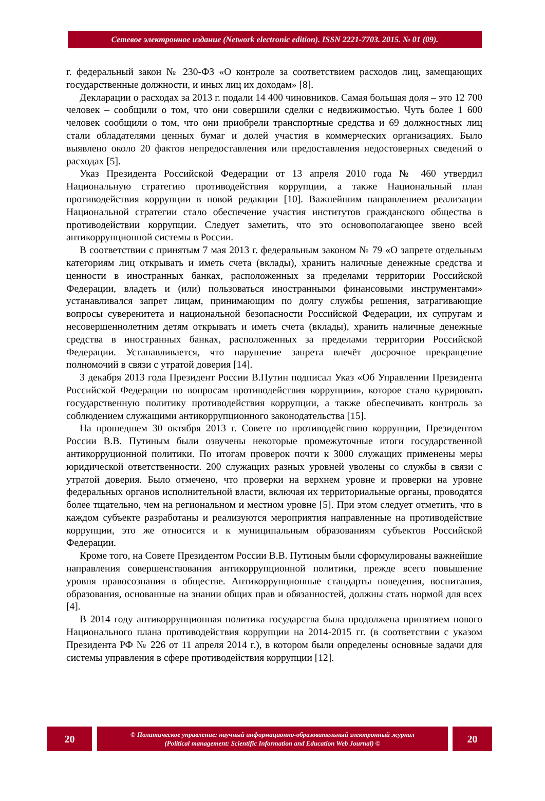Сетевое электронное издание (Network electronic edition). ISSN 2221-7703. 2015. № 01 (09).
г. федеральный закон № 230-ФЗ «О контроле за соответствием расходов лиц, замещающих государственные должности, и иных лиц их доходам» [8].
Декларации о расходах за 2013 г. подали 14 400 чиновников. Самая большая доля – это 12 700 человек – сообщили о том, что они совершили сделки с недвижимостью. Чуть более 1 600 человек сообщили о том, что они приобрели транспортные средства и 69 должностных лиц стали обладателями ценных бумаг и долей участия в коммерческих организациях. Было выявлено около 20 фактов непредоставления или предоставления недостоверных сведений о расходах [5].
Указ Президента Российской Федерации от 13 апреля 2010 года № 460 утвердил Национальную стратегию противодействия коррупции, а также Национальный план противодействия коррупции в новой редакции [10]. Важнейшим направлением реализации Национальной стратегии стало обеспечение участия институтов гражданского общества в противодействии коррупции. Следует заметить, что это основополагающее звено всей антикоррупционной системы в России.
В соответствии с принятым 7 мая 2013 г. федеральным законом № 79 «О запрете отдельным категориям лиц открывать и иметь счета (вклады), хранить наличные денежные средства и ценности в иностранных банках, расположенных за пределами территории Российской Федерации, владеть и (или) пользоваться иностранными финансовыми инструментами» устанавливался запрет лицам, принимающим по долгу службы решения, затрагивающие вопросы суверенитета и национальной безопасности Российской Федерации, их супругам и несовершеннолетним детям открывать и иметь счета (вклады), хранить наличные денежные средства в иностранных банках, расположенных за пределами территории Российской Федерации. Устанавливается, что нарушение запрета влечёт досрочное прекращение полномочий в связи с утратой доверия [14].
3 декабря 2013 года Президент России В.Путин подписал Указ «Об Управлении Президента Российской Федерации по вопросам противодействия коррупции», которое стало курировать государственную политику противодействия коррупции, а также обеспечивать контроль за соблюдением служащими антикоррупционного законодательства [15].
На прошедшем 30 октября 2013 г. Совете по противодействию коррупции, Президентом России В.В. Путиным были озвучены некоторые промежуточные итоги государственной антикорруционной политики. По итогам проверок почти к 3000 служащих применены меры юридической ответственности. 200 служащих разных уровней уволены со службы в связи с утратой доверия. Было отмечено, что проверки на верхнем уровне и проверки на уровне федеральных органов исполнительной власти, включая их территориальные органы, проводятся более тщательно, чем на региональном и местном уровне [5]. При этом следует отметить, что в каждом субъекте разработаны и реализуются мероприятия направленные на противодействие коррупции, это же относится и к муниципальным образованиям субъектов Российской Федерации.
Кроме того, на Совете Президентом России В.В. Путиным были сформулированы важнейшие направления совершенствования антикоррупционной политики, прежде всего повышение уровня правосознания в обществе. Антикоррупционные стандарты поведения, воспитания, образования, основанные на знании общих прав и обязанностей, должны стать нормой для всех [4].
В 2014 году антикоррупционная политика государства была продолжена принятием нового Национального плана противодействия коррупции на 2014-2015 гг. (в соответствии с указом Президента РФ № 226 от 11 апреля 2014 г.), в котором были определены основные задачи для системы управления в сфере противодействия коррупции [12].
20
© Политическое управление: научный информационно-образовательный электронный журнал
(Political management: Scientific Information and Education Web Journal) ©
20